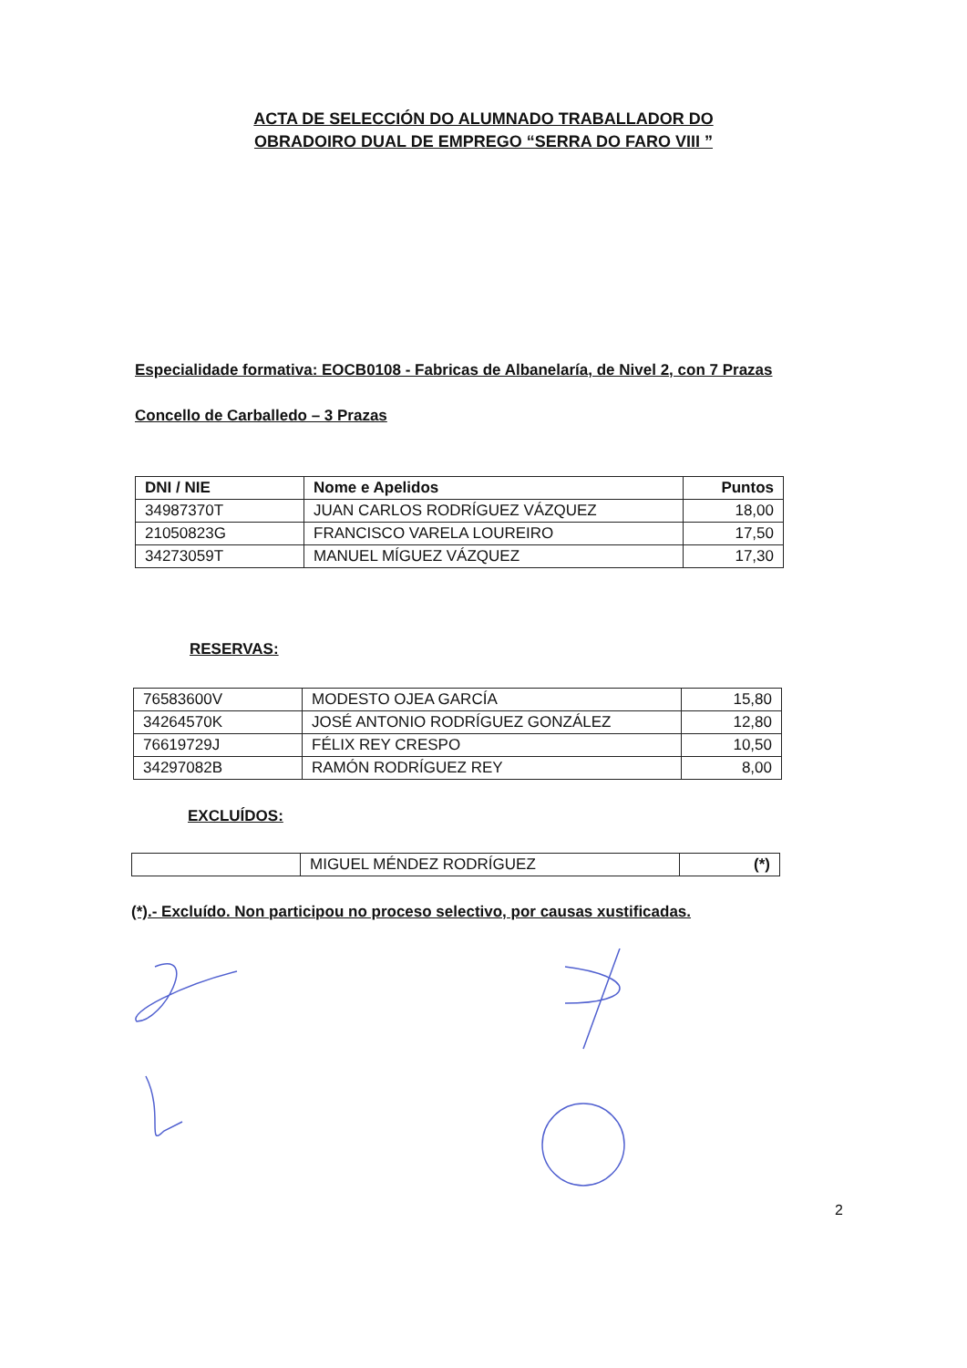ACTA DE SELECCIÓN DO ALUMNADO TRABALLADOR DO
OBRADOIRO DUAL DE EMPREGO “SERRA DO FARO VIII ”
Especialidade formativa: EOCB0108 - Fabricas de Albanelaría, de Nivel 2, con 7 Prazas
Concello de Carballedo – 3 Prazas
| DNI / NIE | Nome e Apelidos | Puntos |
| --- | --- | --- |
| 34987370T | JUAN CARLOS RODRÍGUEZ VÁZQUEZ | 18,00 |
| 21050823G | FRANCISCO VARELA LOUREIRO | 17,50 |
| 34273059T | MANUEL MÍGUEZ VÁZQUEZ | 17,30 |
RESERVAS:
| 76583600V | MODESTO OJEA GARCÍA | 15,80 |
| 34264570K | JOSÉ ANTONIO RODRÍGUEZ GONZÁLEZ | 12,80 |
| 76619729J | FÉLIX REY CRESPO | 10,50 |
| 34297082B | RAMÓN RODRÍGUEZ REY | 8,00 |
EXCLUÍDOS:
| | MIGUEL MÉNDEZ RODRÍGUEZ | (*) |
(*).- Excluído. Non participou no proceso selectivo, por causas xustificadas.
2